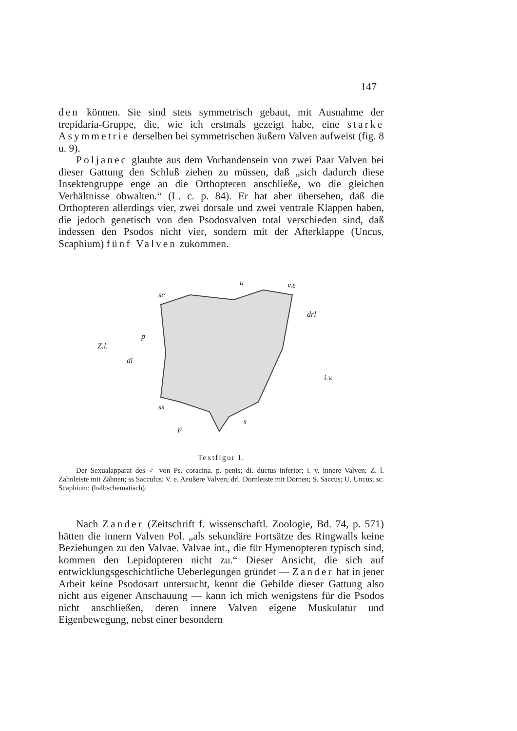147
den können. Sie sind stets symmetrisch gebaut, mit Ausnahme der trepidaria-Gruppe, die, wie ich erstmals gezeigt habe, eine starke Asymmetrie derselben bei symmetrischen äußern Valven aufweist (fig. 8 u. 9).
Poljanec glaubte aus dem Vorhandensein von zwei Paar Valven bei dieser Gattung den Schluß ziehen zu müssen, daß „sich dadurch diese Insektengruppe enge an die Orthopteren anschließe, wo die gleichen Verhältnisse obwalten.“ (L. c. p. 84). Er hat aber übersehen, daß die Orthopteren allerdings vier, zwei dorsale und zwei ventrale Klappen haben, die jedoch genetisch von den Psodosvalven total verschieden sind, daß indessen den Psodos nicht vier, sondern mit der Afterklappe (Uncus, Scaphium) fünf Valven zukommen.
u
v.ε
sc
drl
p
Z.l.
di
i.v.
ss
p
s
Textfigur I.
Der Sexualapparat des ♂ von Ps. coracina. p. penis; di. ductus inferior; i. v. innere Valven; Z. l. Zahnleiste mit Zähnen; ss Sacculus; V. e. Aeußere Valven; drl. Dornleiste mit Dornen; S. Saccus; U. Uncus; sc. Scaphium; (halbschematisch).
Nach Zander (Zeitschrift f. wissenschaftl. Zoologie, Bd. 74, p. 571) hätten die innern Valven Pol. „als sekundäre Fortsätze des Ringwalls keine Beziehungen zu den Valvae. Valvae int., die für Hymenopteren typisch sind, kommen den Lepidopteren nicht zu.“ Dieser Ansicht, die sich auf entwicklungsgeschichtliche Ueberlegungen gründet — Zander hat in jener Arbeit keine Psodosart untersucht, kennt die Gebilde dieser Gattung also nicht aus eigener Anschauung — kann ich mich wenigstens für die Psodos nicht anschließen, deren innere Valven eigene Muskulatur und Eigenbewegung, nebst einer besondern